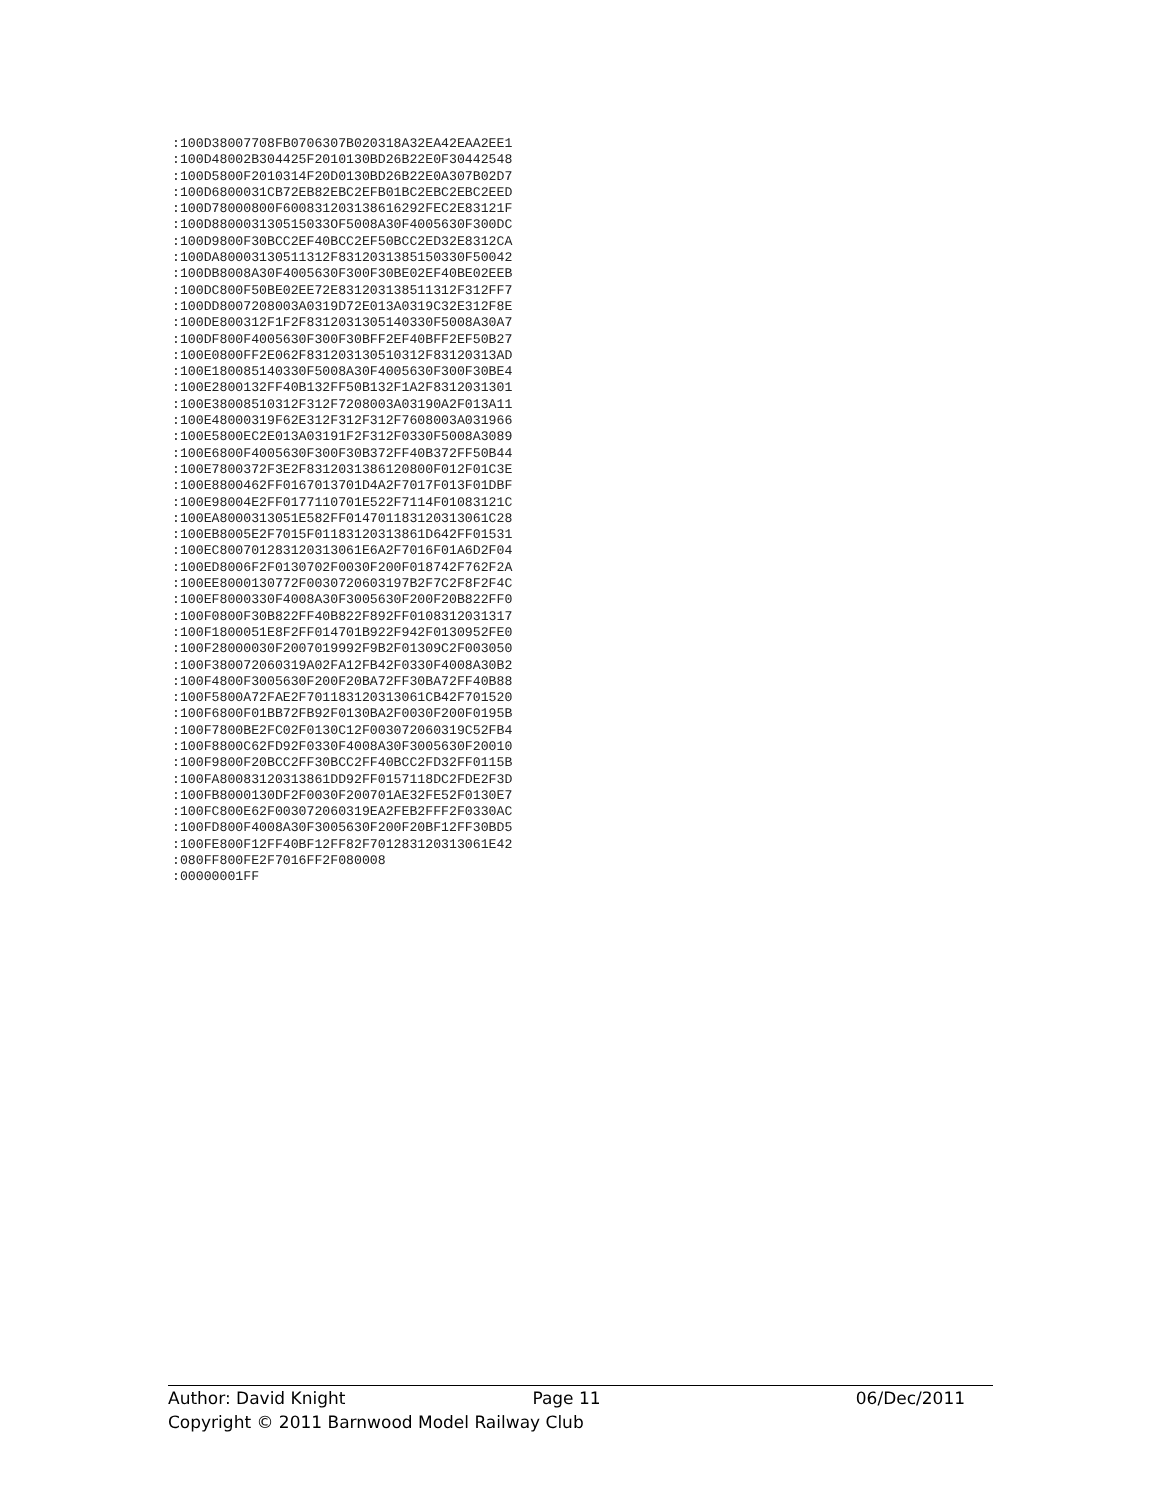:100D38007708FB0706307B020318A32EA42EAA2EE1
:100D48002B304425F2010130BD26B22E0F30442548
:100D5800F2010314F20D0130BD26B22E0A307B02D7
:100D6800031CB72EB82EBC2EFB01BC2EBC2EBC2EED
:100D78000800F600831203138616292FEC2E83121F
:100D880003130515033OF5008A30F4005630F300DC
:100D9800F30BCC2EF40BCC2EF50BCC2ED32E8312CA
:100DA80003130511312F8312031385150330F50042
:100DB8008A30F4005630F300F30BE02EF40BE02EEB
:100DC800F50BE02EE72E831203138511312F312FF7
:100DD8007208003A0319D72E013A0319C32E312F8E
:100DE800312F1F2F8312031305140330F5008A30A7
:100DF800F4005630F300F30BFF2EF40BFF2EF50B27
:100E0800FF2E062F831203130510312F83120313AD
:100E180085140330F5008A30F4005630F300F30BE4
:100E2800132FF40B132FF50B132F1A2F8312031301
:100E38008510312F312F7208003A03190A2F013A11
:100E48000319F62E312F312F312F7608003A031966
:100E5800EC2E013A03191F2F312F0330F5008A3089
:100E6800F4005630F300F30B372FF40B372FF50B44
:100E7800372F3E2F8312031386120800F012F01C3E
:100E8800462FF0167013701D4A2F7017F013F01DBF
:100E98004E2FF0177110701E522F7114F01083121C
:100EA8000313051E582FF014701183120313061C28
:100EB8005E2F7015F01183120313861D642FF01531
:100EC800701283120313061E6A2F7016F01A6D2F04
:100ED8006F2F0130702F0030F200F018742F762F2A
:100EE8000130772F0030720603197B2F7C2F8F2F4C
:100EF8000330F4008A30F3005630F200F20B822FF0
:100F0800F30B822FF40B822F892FF0108312031317
:100F1800051E8F2FF014701B922F942F0130952FE0
:100F28000030F2007019992F9B2F01309C2F003050
:100F380072060319A02FA12FB42F0330F4008A30B2
:100F4800F3005630F200F20BA72FF30BA72FF40B88
:100F5800A72FAE2F701183120313061CB42F701520
:100F6800F01BB72FB92F0130BA2F0030F200F0195B
:100F7800BE2FC02F0130C12F003072060319C52FB4
:100F8800C62FD92F0330F4008A30F3005630F20010
:100F9800F20BCC2FF30BCC2FF40BCC2FD32FF0115B
:100FA80083120313861DD92FF0157118DC2FDE2F3D
:100FB8000130DF2F0030F200701AE32FE52F0130E7
:100FC800E62F003072060319EA2FEB2FFF2F0330AC
:100FD800F4008A30F3005630F200F20BF12FF30BD5
:100FE800F12FF40BF12FF82F701283120313061E42
:080FF800FE2F7016FF2F080008
:00000001FF
Author: David Knight Page 11 06/Dec/2011
Copyright © 2011 Barnwood Model Railway Club